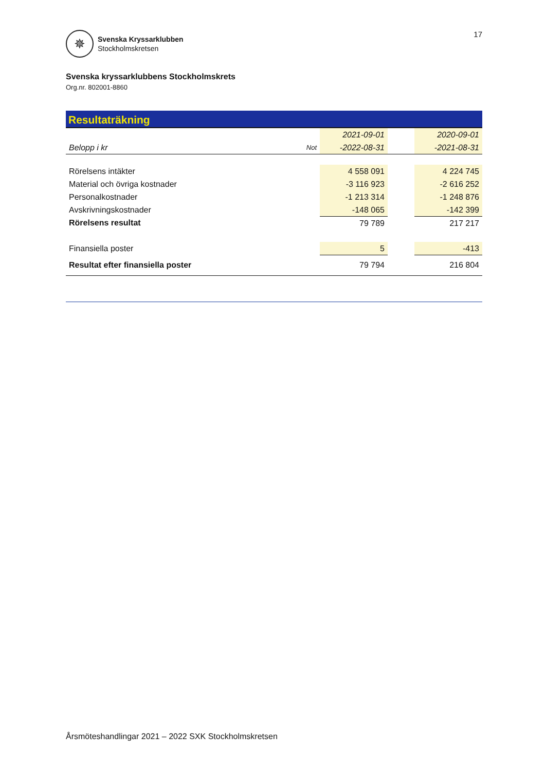✵
Svenska Kryssarklubben
Stockholmskretsen
17
Svenska kryssarklubbens Stockholmskrets
Org.nr. 802001-8860
Resultaträkning
| | | 2021-09-01 | | 2020-09-01 |
| Belopp i kr | Not | -2022-08-31 | | -2021-08-31 |
| Rörelsens intäkter | | 4 558 091 | | 4 224 745 |
| Material och övriga kostnader | | -3 116 923 | | -2 616 252 |
| Personalkostnader | | -1 213 314 | | -1 248 876 |
| Avskrivningskostnader | | -148 065 | | -142 399 |
| Rörelsens resultat | | 79 789 | | 217 217 |
| Finansiella poster | | 5 | | -413 |
| Resultat efter finansiella poster | | 79 794 | | 216 804 |
Årsmöteshandlingar 2021 – 2022 SXK Stockholmskretsen